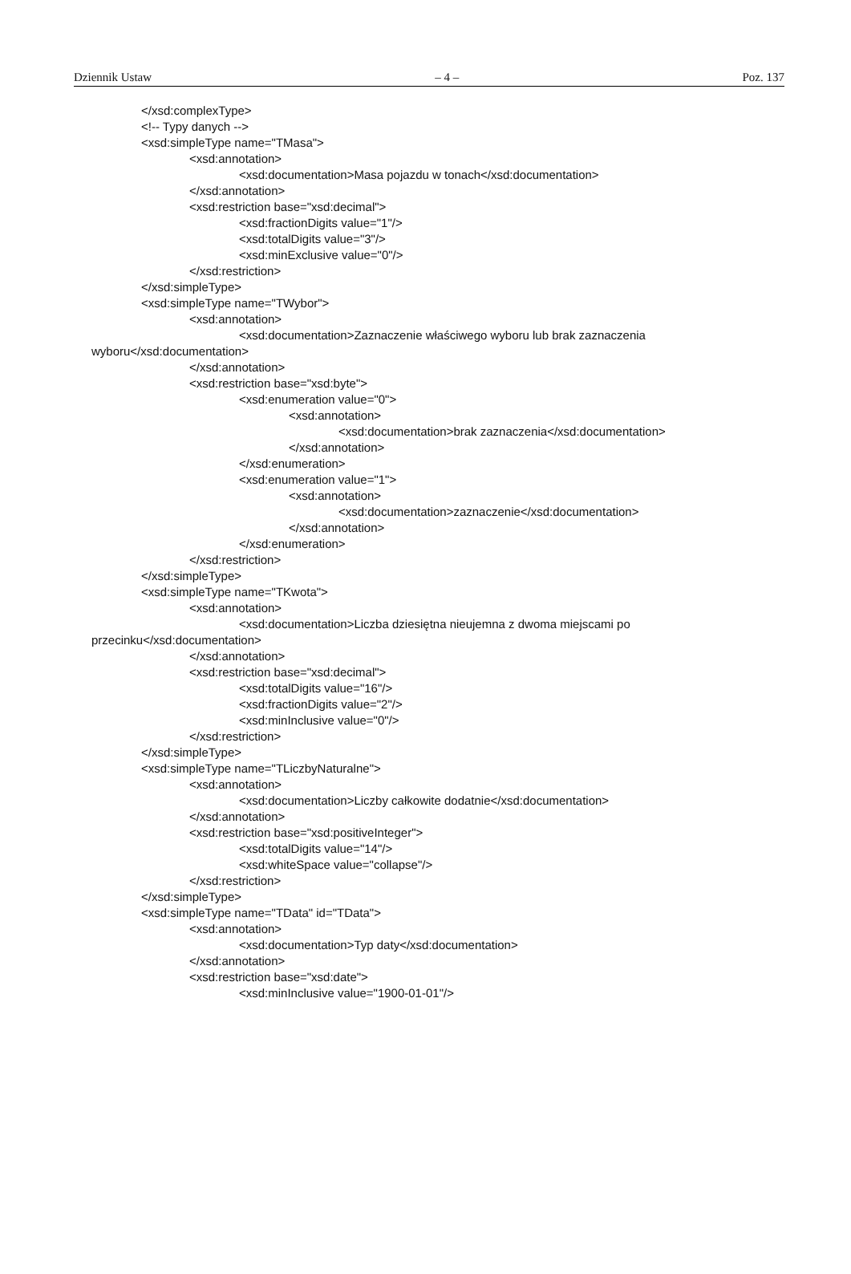Dziennik Ustaw – 4 – Poz. 137
</xsd:complexType>
<!-- Typy danych -->
<xsd:simpleType name="TMasa">
<xsd:annotation>
<xsd:documentation>Masa pojazdu w tonach</xsd:documentation>
</xsd:annotation>
<xsd:restriction base="xsd:decimal">
<xsd:fractionDigits value="1"/>
<xsd:totalDigits value="3"/>
<xsd:minExclusive value="0"/>
</xsd:restriction>
</xsd:simpleType>
<xsd:simpleType name="TWybor">
<xsd:annotation>
<xsd:documentation>Zaznaczenie właściwego wyboru lub brak zaznaczenia
wyboru</xsd:documentation>
</xsd:annotation>
<xsd:restriction base="xsd:byte">
<xsd:enumeration value="0">
<xsd:annotation>
<xsd:documentation>brak zaznaczenia</xsd:documentation>
</xsd:annotation>
</xsd:enumeration>
<xsd:enumeration value="1">
<xsd:annotation>
<xsd:documentation>zaznaczenie</xsd:documentation>
</xsd:annotation>
</xsd:enumeration>
</xsd:restriction>
</xsd:simpleType>
<xsd:simpleType name="TKwota">
<xsd:annotation>
<xsd:documentation>Liczba dziesiętna nieujemna z dwoma miejscami po
przecinku</xsd:documentation>
</xsd:annotation>
<xsd:restriction base="xsd:decimal">
<xsd:totalDigits value="16"/>
<xsd:fractionDigits value="2"/>
<xsd:minInclusive value="0"/>
</xsd:restriction>
</xsd:simpleType>
<xsd:simpleType name="TLiczbyNaturalne">
<xsd:annotation>
<xsd:documentation>Liczby całkowite dodatnie</xsd:documentation>
</xsd:annotation>
<xsd:restriction base="xsd:positiveInteger">
<xsd:totalDigits value="14"/>
<xsd:whiteSpace value="collapse"/>
</xsd:restriction>
</xsd:simpleType>
<xsd:simpleType name="TData" id="TData">
<xsd:annotation>
<xsd:documentation>Typ daty</xsd:documentation>
</xsd:annotation>
<xsd:restriction base="xsd:date">
<xsd:minInclusive value="1900-01-01"/>